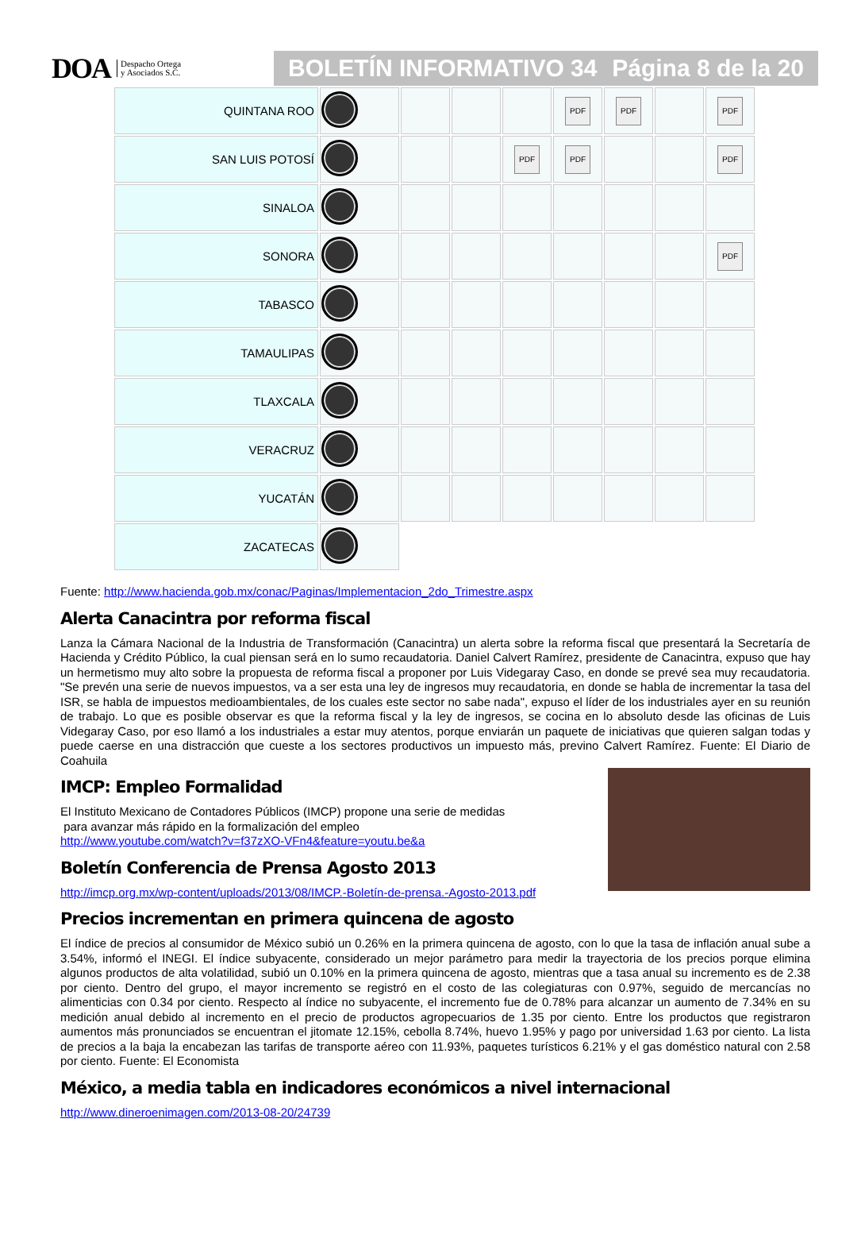DOA Despacho Ortega
y Asociados S.C.
BOLETÍN INFORMATIVO 34 Página 8 de la 20
| QUINTANA ROO | | | | | PDF | PDF | | PDF |
| SAN LUIS POTOSÍ | | | | PDF | PDF | | | PDF |
| SINALOA | | | | | | | | |
| SONORA | | | | | | | | PDF |
| TABASCO | | | | | | | | |
| TAMAULIPAS | | | | | | | | |
| TLAXCALA | | | | | | | | |
| VERACRUZ | | | | | | | | |
| YUCATÁN | | | | | | | | |
| ZACATECAS | | | | | | | | |
Fuente: http://www.hacienda.gob.mx/conac/Paginas/Implementacion_2do_Trimestre.aspx
Alerta Canacintra por reforma fiscal
Lanza la Cámara Nacional de la Industria de Transformación (Canacintra) un alerta sobre la reforma fiscal que presentará la Secretaría de Hacienda y Crédito Público, la cual piensan será en lo sumo recaudatoria. Daniel Calvert Ramírez, presidente de Canacintra, expuso que hay un hermetismo muy alto sobre la propuesta de reforma fiscal a proponer por Luis Videgaray Caso, en donde se prevé sea muy recaudatoria. "Se prevén una serie de nuevos impuestos, va a ser esta una ley de ingresos muy recaudatoria, en donde se habla de incrementar la tasa del ISR, se habla de impuestos medioambientales, de los cuales este sector no sabe nada", expuso el líder de los industriales ayer en su reunión de trabajo. Lo que es posible observar es que la reforma fiscal y la ley de ingresos, se cocina en lo absoluto desde las oficinas de Luis Videgaray Caso, por eso llamó a los industriales a estar muy atentos, porque enviarán un paquete de iniciativas que quieren salgan todas y puede caerse en una distracción que cueste a los sectores productivos un impuesto más, previno Calvert Ramírez. Fuente: El Diario de Coahuila
IMCP: Empleo Formalidad
El Instituto Mexicano de Contadores Públicos (IMCP) propone una serie de medidas
para avanzar más rápido en la formalización del empleo
http://www.youtube.com/watch?v=f37zXO-VFn4&feature=youtu.be&a
Boletín Conferencia de Prensa Agosto 2013
http://imcp.org.mx/wp-content/uploads/2013/08/IMCP.-Boletín-de-prensa.-Agosto-2013.pdf
Precios incrementan en primera quincena de agosto
El índice de precios al consumidor de México subió un 0.26% en la primera quincena de agosto, con lo que la tasa de inflación anual sube a 3.54%, informó el INEGI. El índice subyacente, considerado un mejor parámetro para medir la trayectoria de los precios porque elimina algunos productos de alta volatilidad, subió un 0.10% en la primera quincena de agosto, mientras que a tasa anual su incremento es de 2.38 por ciento. Dentro del grupo, el mayor incremento se registró en el costo de las colegiaturas con 0.97%, seguido de mercancías no alimenticias con 0.34 por ciento. Respecto al índice no subyacente, el incremento fue de 0.78% para alcanzar un aumento de 7.34% en su medición anual debido al incremento en el precio de productos agropecuarios de 1.35 por ciento. Entre los productos que registraron aumentos más pronunciados se encuentran el jitomate 12.15%, cebolla 8.74%, huevo 1.95% y pago por universidad 1.63 por ciento. La lista de precios a la baja la encabezan las tarifas de transporte aéreo con 11.93%, paquetes turísticos 6.21% y el gas doméstico natural con 2.58 por ciento. Fuente: El Economista
México, a media tabla en indicadores económicos a nivel internacional
http://www.dineroenimagen.com/2013-08-20/24739